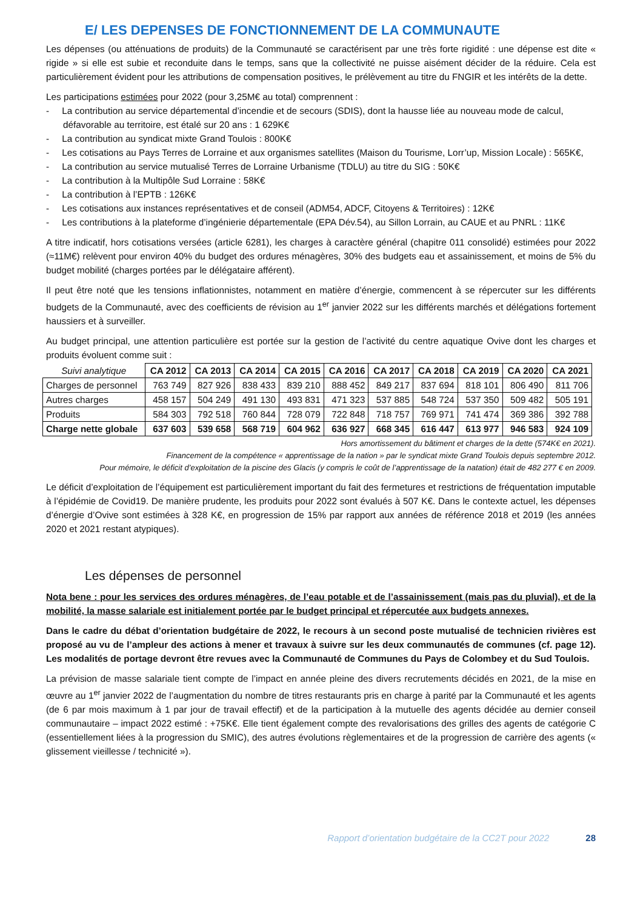E/ LES DEPENSES DE FONCTIONNEMENT DE LA COMMUNAUTE
Les dépenses (ou atténuations de produits) de la Communauté se caractérisent par une très forte rigidité : une dépense est dite « rigide » si elle est subie et reconduite dans le temps, sans que la collectivité ne puisse aisément décider de la réduire. Cela est particulièrement évident pour les attributions de compensation positives, le prélèvement au titre du FNGIR et les intérêts de la dette.
Les participations estimées pour 2022 (pour 3,25M€ au total) comprennent :
- La contribution au service départemental d’incendie et de secours (SDIS), dont la hausse liée au nouveau mode de calcul, défavorable au territoire, est étalé sur 20 ans : 1 629K€
- La contribution au syndicat mixte Grand Toulois : 800K€
- Les cotisations au Pays Terres de Lorraine et aux organismes satellites (Maison du Tourisme, Lorr’up, Mission Locale) : 565K€,
- La contribution au service mutualisé Terres de Lorraine Urbanisme (TDLU) au titre du SIG : 50K€
- La contribution à la Multipôle Sud Lorraine : 58K€
- La contribution à l’EPTB : 126K€
- Les cotisations aux instances représentatives et de conseil (ADM54, ADCF, Citoyens & Territoires) : 12K€
- Les contributions à la plateforme d’ingénierie départementale (EPA Dév.54), au Sillon Lorrain, au CAUE et au PNRL : 11K€
A titre indicatif, hors cotisations versées (article 6281), les charges à caractère général (chapitre 011 consolidé) estimées pour 2022 (≈11M€) relèvent pour environ 40% du budget des ordures ménagères, 30% des budgets eau et assainissement, et moins de 5% du budget mobilité (charges portées par le délégataire afférent).
Il peut être noté que les tensions inflationnistes, notamment en matière d’énergie, commencent à se répercuter sur les différents budgets de la Communauté, avec des coefficients de révision au 1<sup>er</sup> janvier 2022 sur les différents marchés et délégations fortement haussiers et à surveiller.
Au budget principal, une attention particulière est portée sur la gestion de l’activité du centre aquatique Ovive dont les charges et produits évoluent comme suit :
| Suivi analytique | CA 2012 | CA 2013 | CA 2014 | CA 2015 | CA 2016 | CA 2017 | CA 2018 | CA 2019 | CA 2020 | CA 2021 |
| --- | --- | --- | --- | --- | --- | --- | --- | --- | --- | --- |
| Charges de personnel | 763 749 | 827 926 | 838 433 | 839 210 | 888 452 | 849 217 | 837 694 | 818 101 | 806 490 | 811 706 |
| Autres charges | 458 157 | 504 249 | 491 130 | 493 831 | 471 323 | 537 885 | 548 724 | 537 350 | 509 482 | 505 191 |
| Produits | 584 303 | 792 518 | 760 844 | 728 079 | 722 848 | 718 757 | 769 971 | 741 474 | 369 386 | 392 788 |
| Charge nette globale | 637 603 | 539 658 | 568 719 | 604 962 | 636 927 | 668 345 | 616 447 | 613 977 | 946 583 | 924 109 |
Hors amortissement du bâtiment et charges de la dette (574K€ en 2021).
Financement de la compétence « apprentissage de la nation » par le syndicat mixte Grand Toulois depuis septembre 2012.
Pour mémoire, le déficit d’exploitation de la piscine des Glacis (y compris le coût de l’apprentissage de la natation) était de 482 277 € en 2009.
Le déficit d’exploitation de l’équipement est particulièrement important du fait des fermetures et restrictions de fréquentation imputable à l’épidémie de Covid19. De manière prudente, les produits pour 2022 sont évalués à 507 K€. Dans le contexte actuel, les dépenses d’énergie d’Ovive sont estimées à 328 K€, en progression de 15% par rapport aux années de référence 2018 et 2019 (les années 2020 et 2021 restant atypiques).
Les dépenses de personnel
Nota bene : pour les services des ordures ménagères, de l’eau potable et de l’assainissement (mais pas du pluvial), et de la mobilité, la masse salariale est initialement portée par le budget principal et répercutée aux budgets annexes.
Dans le cadre du débat d’orientation budgétaire de 2022, le recours à un second poste mutualisé de technicien rivières est proposé au vu de l’ampleur des actions à mener et travaux à suivre sur les deux communautés de communes (cf. page 12). Les modalités de portage devront être revues avec la Communauté de Communes du Pays de Colombey et du Sud Toulois.
La prévision de masse salariale tient compte de l’impact en année pleine des divers recrutements décidés en 2021, de la mise en œuvre au 1<sup>er</sup> janvier 2022 de l’augmentation du nombre de titres restaurants pris en charge à parité par la Communauté et les agents (de 6 par mois maximum à 1 par jour de travail effectif) et de la participation à la mutuelle des agents décidée au dernier conseil communautaire – impact 2022 estimé : +75K€. Elle tient également compte des revalorisations des grilles des agents de catégorie C (essentiellement liées à la progression du SMIC), des autres évolutions règlementaires et de la progression de carrière des agents (« glissement vieillesse / technicité »).
Rapport d’orientation budgétaire de la CC2T pour 2022 28